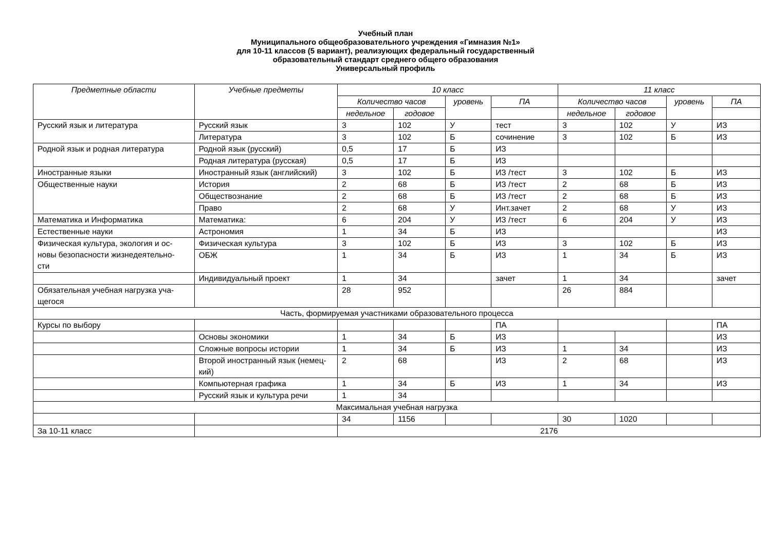Учебный план
Муниципального общеобразовательного учреждения «Гимназия №1»
для 10-11 классов (5 вариант), реализующих федеральный государственный
образовательный стандарт среднего общего образования
Универсальный профиль
| Предметные области | Учебные предметы | 10 класс | | | | 11 класс | | | |
| --- | --- | --- | --- | --- | --- | --- | --- | --- | --- |
| | | Количество часов | | уровень | ПА | Количество часов | | уровень | ПА |
| | | недельное | годовое | | | недельное | годовое | | |
| Русский язык и литература | Русский язык | 3 | 102 | У | тест | 3 | 102 | У | ИЗ |
| | Литература | 3 | 102 | Б | сочинение | 3 | 102 | Б | ИЗ |
| Родной язык и родная литература | Родной язык (русский) | 0,5 | 17 | Б | ИЗ | | | | |
| | Родная литература (русская) | 0,5 | 17 | Б | ИЗ | | | | |
| Иностранные языки | Иностранный язык (английский) | 3 | 102 | Б | ИЗ /тест | 3 | 102 | Б | ИЗ |
| Общественные науки | История | 2 | 68 | Б | ИЗ /тест | 2 | 68 | Б | ИЗ |
| | Обществознание | 2 | 68 | Б | ИЗ /тест | 2 | 68 | Б | ИЗ |
| | Право | 2 | 68 | У | Инт.зачет | 2 | 68 | У | ИЗ |
| Математика и Информатика | Математика: | 6 | 204 | У | ИЗ /тест | 6 | 204 | У | ИЗ |
| Естественные науки | Астрономия | 1 | 34 | Б | ИЗ | | | | ИЗ |
| Физическая культура, экология и ос- новы безопасности жизнедеятельно- сти | Физическая культура | 3 | 102 | Б | ИЗ | 3 | 102 | Б | ИЗ |
| | ОБЖ | 1 | 34 | Б | ИЗ | 1 | 34 | Б | ИЗ |
| | Индивидуальный проект | 1 | 34 | | зачет | 1 | 34 | | зачет |
| Обязательная учебная нагрузка уча- щегося | | 28 | 952 | | | 26 | 884 | | |
| Часть, формируемая участниками образовательного процесса | | | | | | | | | |
| Курсы по выбору | | | | | ПА | | | | ПА |
| | Основы экономики | 1 | 34 | Б | ИЗ | | | | ИЗ |
| | Сложные вопросы истории | 1 | 34 | Б | ИЗ | 1 | 34 | | ИЗ |
| | Второй иностранный язык (немец- кий) | 2 | 68 | | ИЗ | 2 | 68 | | ИЗ |
| | Компьютерная графика | 1 | 34 | Б | ИЗ | 1 | 34 | | ИЗ |
| | Русский язык и культура речи | 1 | 34 | | | | | | |
| Максимальная учебная нагрузка | | | | | | | | | |
| | | 34 | 1156 | | | 30 | 1020 | | |
| За 10-11 класс | | 2176 | | | | | | | |